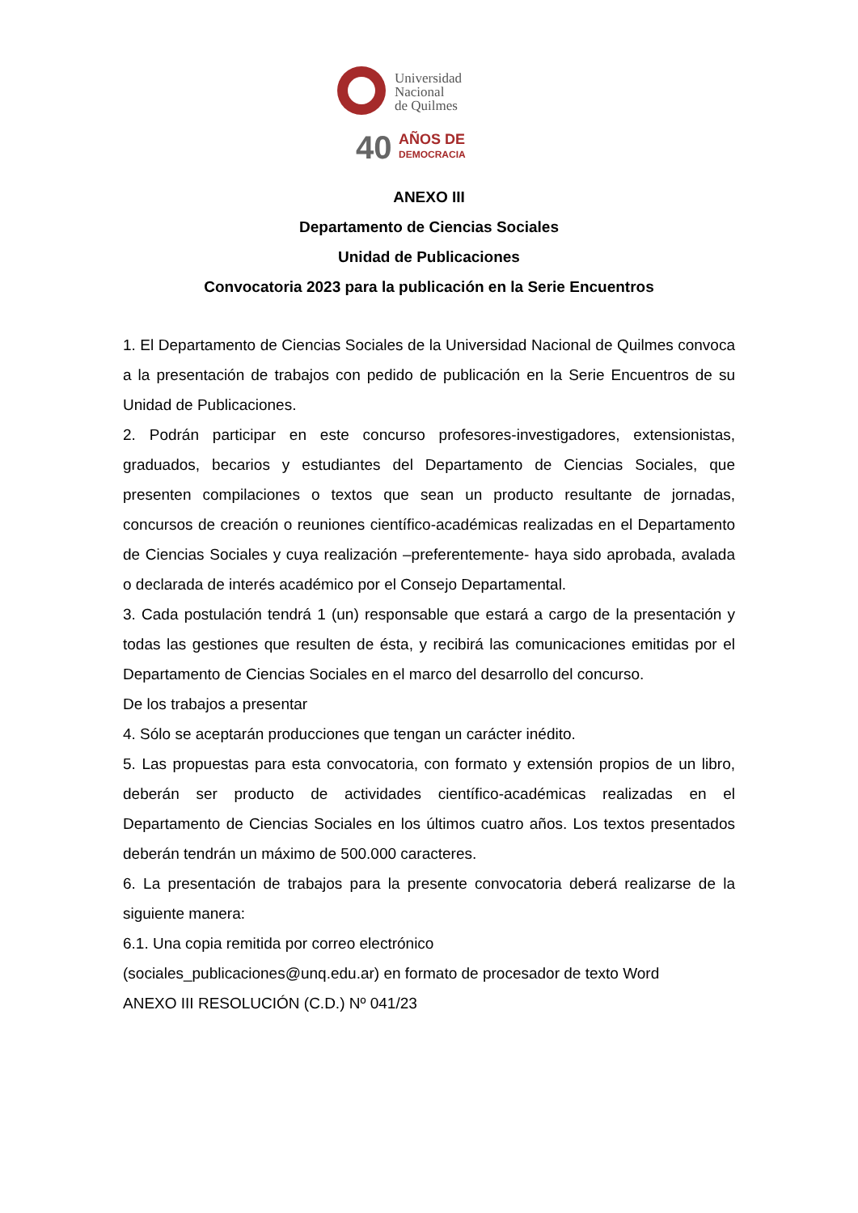Universidad
Nacional
de Quilmes
40
AÑOS DE
DEMOCRACIA
ANEXO III
Departamento de Ciencias Sociales
Unidad de Publicaciones
Convocatoria 2023 para la publicación en la Serie Encuentros
1. El Departamento de Ciencias Sociales de la Universidad Nacional de Quilmes convoca a la presentación de trabajos con pedido de publicación en la Serie Encuentros de su Unidad de Publicaciones.
2. Podrán participar en este concurso profesores-investigadores, extensionistas, graduados, becarios y estudiantes del Departamento de Ciencias Sociales, que presenten compilaciones o textos que sean un producto resultante de jornadas, concursos de creación o reuniones científico-académicas realizadas en el Departamento de Ciencias Sociales y cuya realización –preferentemente- haya sido aprobada, avalada o declarada de interés académico por el Consejo Departamental.
3. Cada postulación tendrá 1 (un) responsable que estará a cargo de la presentación y todas las gestiones que resulten de ésta, y recibirá las comunicaciones emitidas por el Departamento de Ciencias Sociales en el marco del desarrollo del concurso.
De los trabajos a presentar
4. Sólo se aceptarán producciones que tengan un carácter inédito.
5. Las propuestas para esta convocatoria, con formato y extensión propios de un libro, deberán ser producto de actividades científico-académicas realizadas en el Departamento de Ciencias Sociales en los últimos cuatro años. Los textos presentados deberán tendrán un máximo de 500.000 caracteres.
6. La presentación de trabajos para la presente convocatoria deberá realizarse de la siguiente manera:
6.1. Una copia remitida por correo electrónico
(sociales_publicaciones@unq.edu.ar) en formato de procesador de texto Word
ANEXO III RESOLUCIÓN (C.D.) Nº 041/23